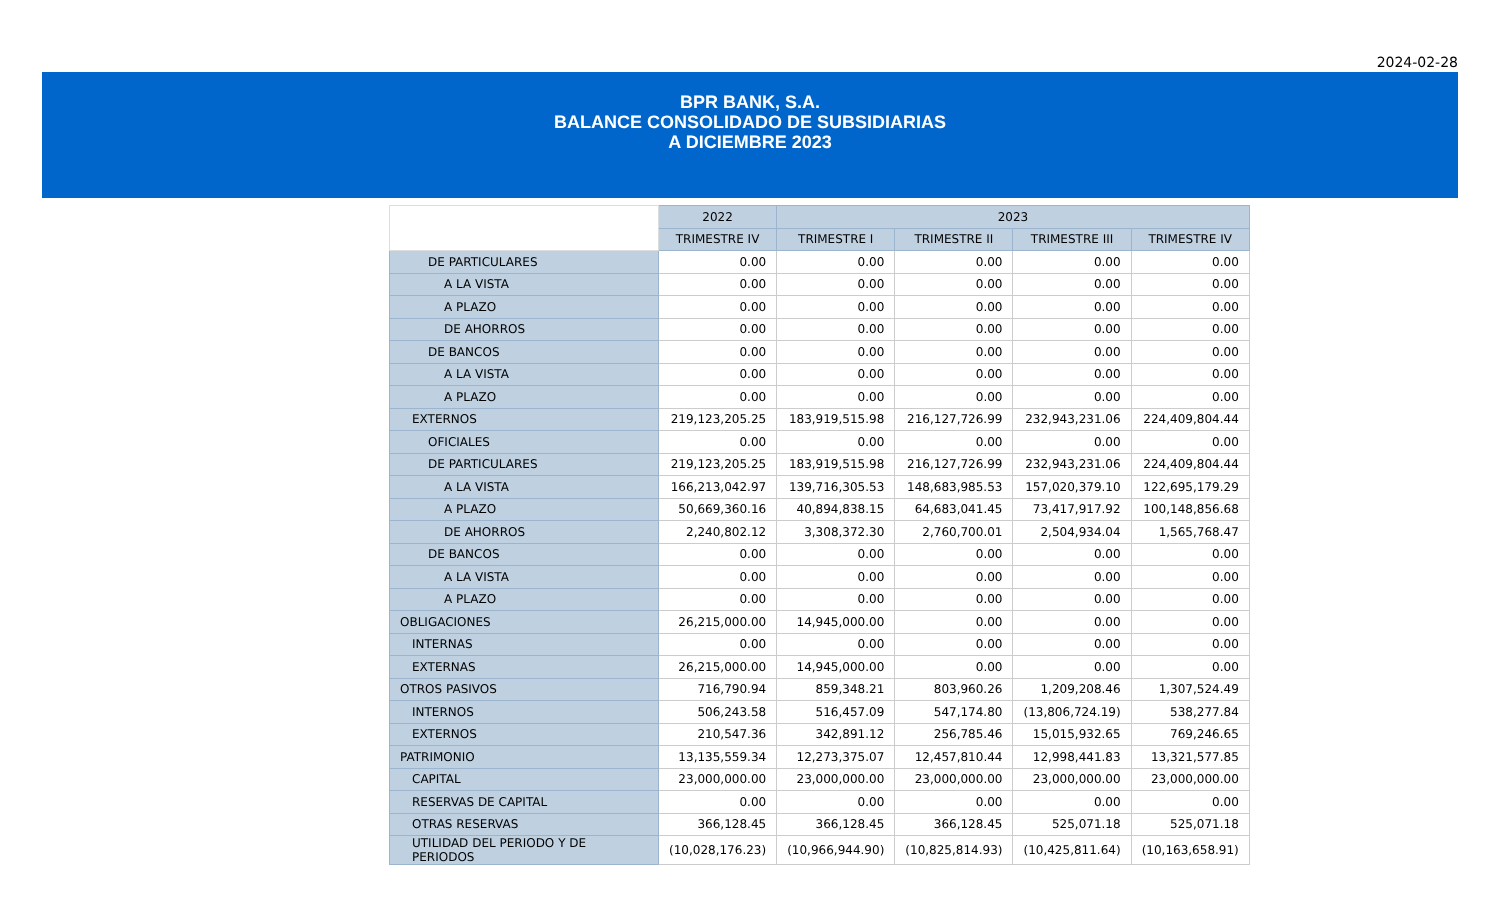2024-02-28
BPR BANK, S.A.
BALANCE CONSOLIDADO DE SUBSIDIARIAS
A DICIEMBRE 2023
| | 2022 | 2023 | | | |
| | TRIMESTRE IV | TRIMESTRE I | TRIMESTRE II | TRIMESTRE III | TRIMESTRE IV |
| DE PARTICULARES | 0.00 | 0.00 | 0.00 | 0.00 | 0.00 |
| A LA VISTA | 0.00 | 0.00 | 0.00 | 0.00 | 0.00 |
| A PLAZO | 0.00 | 0.00 | 0.00 | 0.00 | 0.00 |
| DE AHORROS | 0.00 | 0.00 | 0.00 | 0.00 | 0.00 |
| DE BANCOS | 0.00 | 0.00 | 0.00 | 0.00 | 0.00 |
| A LA VISTA | 0.00 | 0.00 | 0.00 | 0.00 | 0.00 |
| A PLAZO | 0.00 | 0.00 | 0.00 | 0.00 | 0.00 |
| EXTERNOS | 219,123,205.25 | 183,919,515.98 | 216,127,726.99 | 232,943,231.06 | 224,409,804.44 |
| OFICIALES | 0.00 | 0.00 | 0.00 | 0.00 | 0.00 |
| DE PARTICULARES | 219,123,205.25 | 183,919,515.98 | 216,127,726.99 | 232,943,231.06 | 224,409,804.44 |
| A LA VISTA | 166,213,042.97 | 139,716,305.53 | 148,683,985.53 | 157,020,379.10 | 122,695,179.29 |
| A PLAZO | 50,669,360.16 | 40,894,838.15 | 64,683,041.45 | 73,417,917.92 | 100,148,856.68 |
| DE AHORROS | 2,240,802.12 | 3,308,372.30 | 2,760,700.01 | 2,504,934.04 | 1,565,768.47 |
| DE BANCOS | 0.00 | 0.00 | 0.00 | 0.00 | 0.00 |
| A LA VISTA | 0.00 | 0.00 | 0.00 | 0.00 | 0.00 |
| A PLAZO | 0.00 | 0.00 | 0.00 | 0.00 | 0.00 |
| OBLIGACIONES | 26,215,000.00 | 14,945,000.00 | 0.00 | 0.00 | 0.00 |
| INTERNAS | 0.00 | 0.00 | 0.00 | 0.00 | 0.00 |
| EXTERNAS | 26,215,000.00 | 14,945,000.00 | 0.00 | 0.00 | 0.00 |
| OTROS PASIVOS | 716,790.94 | 859,348.21 | 803,960.26 | 1,209,208.46 | 1,307,524.49 |
| INTERNOS | 506,243.58 | 516,457.09 | 547,174.80 | (13,806,724.19) | 538,277.84 |
| EXTERNOS | 210,547.36 | 342,891.12 | 256,785.46 | 15,015,932.65 | 769,246.65 |
| PATRIMONIO | 13,135,559.34 | 12,273,375.07 | 12,457,810.44 | 12,998,441.83 | 13,321,577.85 |
| CAPITAL | 23,000,000.00 | 23,000,000.00 | 23,000,000.00 | 23,000,000.00 | 23,000,000.00 |
| RESERVAS DE CAPITAL | 0.00 | 0.00 | 0.00 | 0.00 | 0.00 |
| OTRAS RESERVAS | 366,128.45 | 366,128.45 | 366,128.45 | 525,071.18 | 525,071.18 |
| UTILIDAD DEL PERIODO Y DE PERIODOS | (10,028,176.23) | (10,966,944.90) | (10,825,814.93) | (10,425,811.64) | (10,163,658.91) |